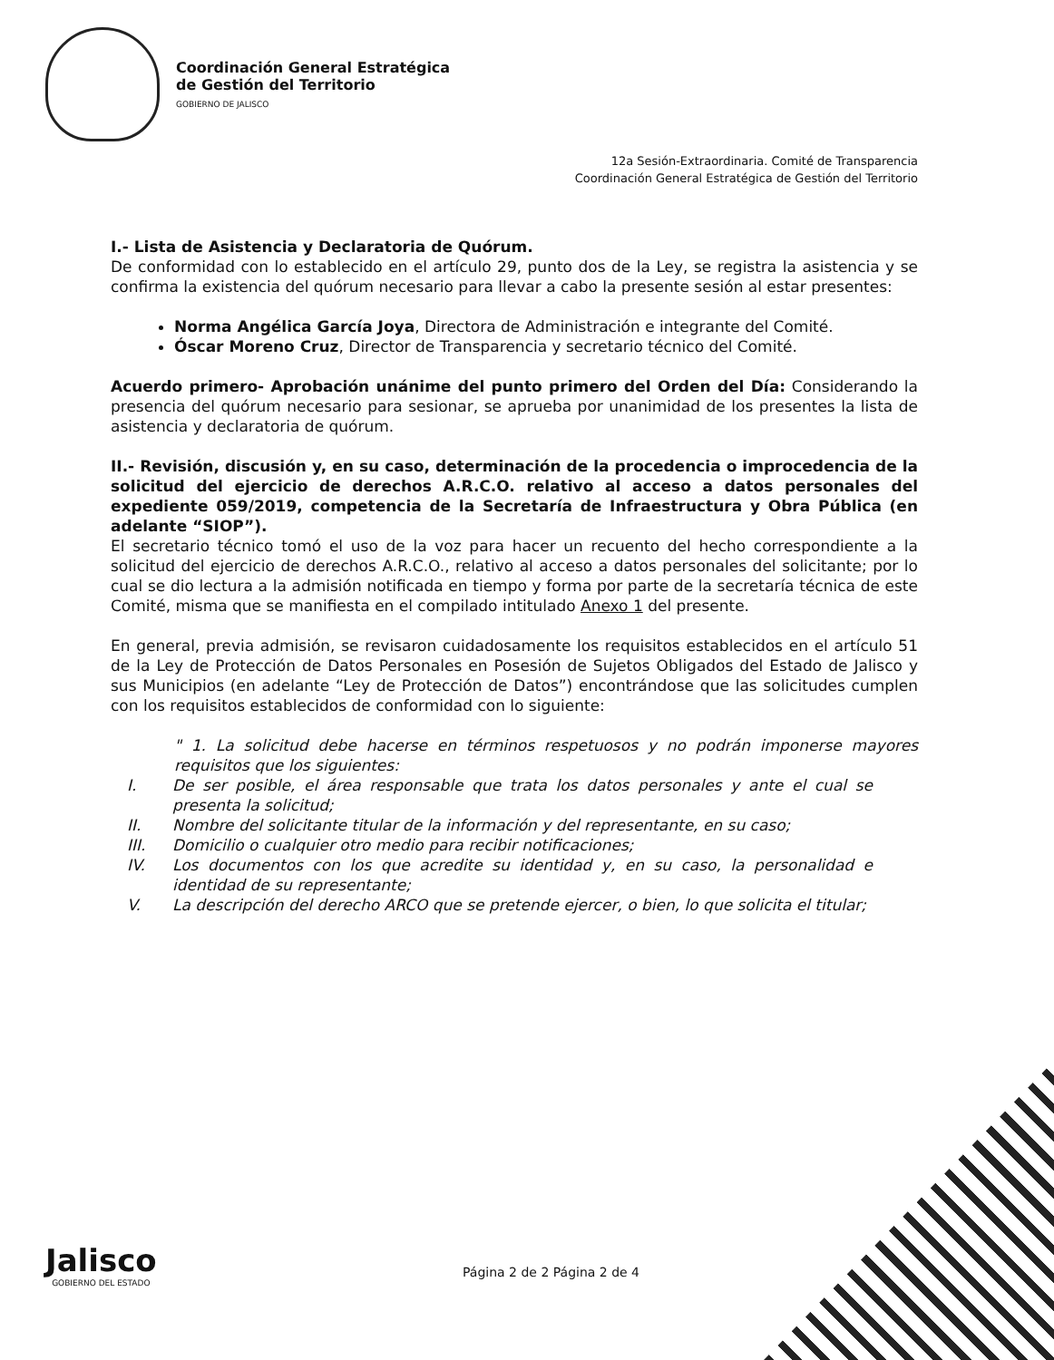Coordinación General Estratégica
de Gestión del Territorio
GOBIERNO DE JALISCO
12a Sesión-Extraordinaria. Comité de Transparencia
Coordinación General Estratégica de Gestión del Territorio
I.- Lista de Asistencia y Declaratoria de Quórum.
De conformidad con lo establecido en el artículo 29, punto dos de la Ley, se registra la asistencia y se confirma la existencia del quórum necesario para llevar a cabo la presente sesión al estar presentes:
Norma Angélica García Joya, Directora de Administración e integrante del Comité.
Óscar Moreno Cruz, Director de Transparencia y secretario técnico del Comité.
Acuerdo primero- Aprobación unánime del punto primero del Orden del Día: Considerando la presencia del quórum necesario para sesionar, se aprueba por unanimidad de los presentes la lista de asistencia y declaratoria de quórum.
II.- Revisión, discusión y, en su caso, determinación de la procedencia o improcedencia de la solicitud del ejercicio de derechos A.R.C.O. relativo al acceso a datos personales del expediente 059/2019, competencia de la Secretaría de Infraestructura y Obra Pública (en adelante “SIOP”).
El secretario técnico tomó el uso de la voz para hacer un recuento del hecho correspondiente a la solicitud del ejercicio de derechos A.R.C.O., relativo al acceso a datos personales del solicitante; por lo cual se dio lectura a la admisión notificada en tiempo y forma por parte de la secretaría técnica de este Comité, misma que se manifiesta en el compilado intitulado Anexo 1 del presente.
En general, previa admisión, se revisaron cuidadosamente los requisitos establecidos en el artículo 51 de la Ley de Protección de Datos Personales en Posesión de Sujetos Obligados del Estado de Jalisco y sus Municipios (en adelante “Ley de Protección de Datos”) encontrándose que las solicitudes cumplen con los requisitos establecidos de conformidad con lo siguiente:
" 1. La solicitud debe hacerse en términos respetuosos y no podrán imponerse mayores requisitos que los siguientes:
I. De ser posible, el área responsable que trata los datos personales y ante el cual se presenta la solicitud;
II. Nombre del solicitante titular de la información y del representante, en su caso;
III. Domicilio o cualquier otro medio para recibir notificaciones;
IV. Los documentos con los que acredite su identidad y, en su caso, la personalidad e identidad de su representante;
V. La descripción del derecho ARCO que se pretende ejercer, o bien, lo que solicita el titular;
Jalisco
GOBIERNO DEL ESTADO
Página 2 de 2 Página 2 de 4